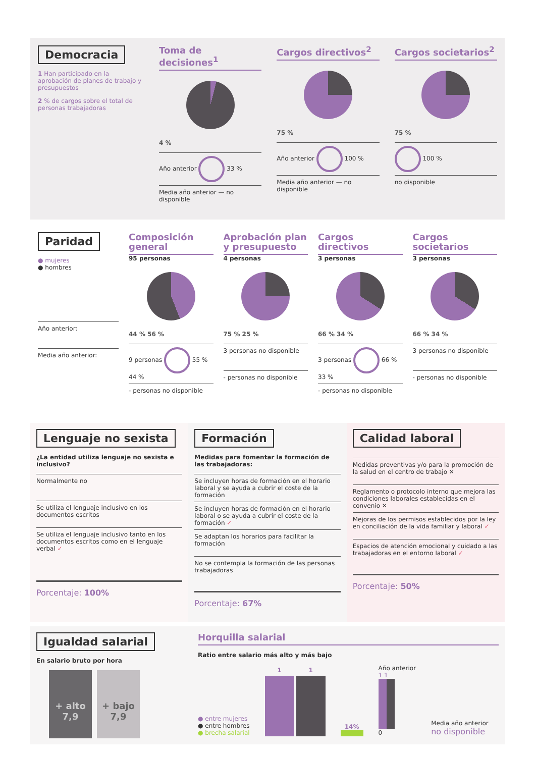Democracia
1 Han participado en la aprobación de planes de trabajo y presupuestos
2 % de cargos sobre el total de personas trabajadoras
Toma de decisiones<sup>1</sup>
4 %
Año anterior 33 %
Media año anterior — no disponible
Cargos directivos<sup>2</sup>
75 %
Año anterior 100 %
Media año anterior — no disponible
Cargos societarios<sup>2</sup>
75 %
100 %
no disponible
Paridad
● mujeres
● hombres
Año anterior:
Media año anterior:
Composición general
95 personas
44 % 56 %
9 personas 55 % 44 %
- personas no disponible
Aprobación plan y presupuesto
4 personas
75 % 25 %
3 personas no disponible
- personas no disponible
Cargos directivos
3 personas
66 % 34 %
3 personas 66 % 33 %
- personas no disponible
Cargos societarios
3 personas
66 % 34 %
3 personas no disponible
- personas no disponible
Lenguaje no sexista
¿La entidad utiliza lenguaje no sexista e inclusivo?
Normalmente no
Se utiliza el lenguaje inclusivo en los documentos escritos
Se utiliza el lenguaje inclusivo tanto en los documentos escritos como en el lenguaje verbal ✓
Porcentaje: 100%
Formación
Medidas para fomentar la formación de las trabajadoras:
Se incluyen horas de formación en el horario laboral y se ayuda a cubrir el coste de la formación
Se incluyen horas de formación en el horario laboral o se ayuda a cubrir el coste de la formación ✓
Se adaptan los horarios para facilitar la formación
No se contempla la formación de las personas trabajadoras
Porcentaje: 67%
Calidad laboral
Medidas preventivas y/o para la promoción de la salud en el centro de trabajo ✕
Reglamento o protocolo interno que mejora las condiciones laborales establecidas en el convenio ✕
Mejoras de los permisos establecidos por la ley en conciliación de la vida familiar y laboral ✓
Espacios de atención emocional y cuidado a las trabajadoras en el entorno laboral ✓
Porcentaje: 50%
Igualdad salarial
En salario bruto por hora
+ alto
7,9
+ bajo
7,9
Horquilla salarial
Ratio entre salario más alto y más bajo
● entre mujeres
● entre hombres
● brecha salarial
1
1
14%
Año anterior
1 1
0
Media año anterior
no disponible